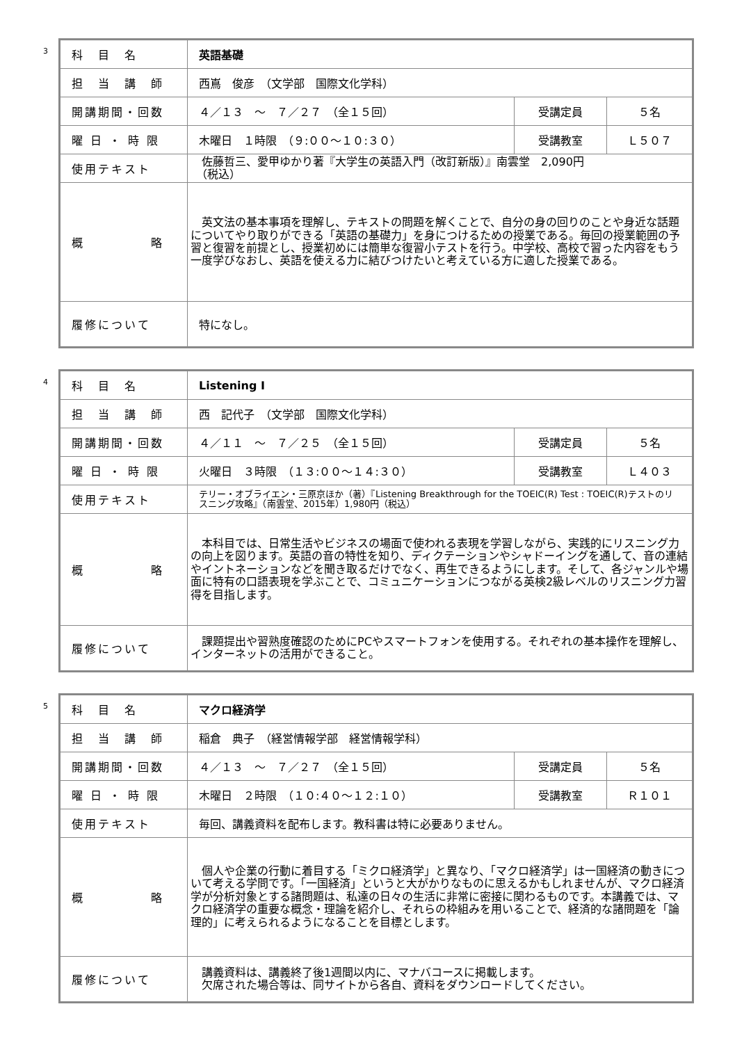3
| 科 目 名 | 英語基礎 | | |
| 担 当 講 師 | 西嶌 俊彦 （文学部 国際文化学科） | | |
| 開講期間・回数 | ４／１３ ～ ７／２７ （全１５回） | 受講定員 | ５名 |
| 曜 日 ・ 時 限 | 木曜日 １時限 （９:００～１０:３０） | 受講教室 | Ｌ５０７ |
| 使用テキスト | 佐藤哲三、愛甲ゆかり著『大学生の英語入門（改訂新版）』南雲堂 2,090円 （税込） | | |
| 概 略 | 英文法の基本事項を理解し、テキストの問題を解くことで、自分の身の回りのことや身近な話題についてやり取りができる「英語の基礎力」を身につけるための授業である。毎回の授業範囲の予習と復習を前提とし、授業初めには簡単な復習小テストを行う。中学校、高校で習った内容をもう一度学びなおし、英語を使える力に結びつけたいと考えている方に適した授業である。 | | |
| 履修について | 特になし。 | | |
4
| 科 目 名 | Listening I | | |
| 担 当 講 師 | 西 記代子 （文学部 国際文化学科） | | |
| 開講期間・回数 | ４／１１ ～ ７／２５ （全１５回） | 受講定員 | ５名 |
| 曜 日 ・ 時 限 | 火曜日 ３時限 （１３:００～１４:３０） | 受講教室 | Ｌ４０３ |
| 使用テキスト | テリー・オブライエン・三原京ほか（著）『Listening Breakthrough for the TOEIC(R) Test : TOEIC(R)テストのリスニング攻略』（南雲堂、2015年）1,980円（税込） | | |
| 概 略 | 本科目では、日常生活やビジネスの場面で使われる表現を学習しながら、実践的にリスニング力の向上を図ります。英語の音の特性を知り、ディクテーションやシャドーイングを通して、音の連結やイントネーションなどを聞き取るだけでなく、再生できるようにします。そして、各ジャンルや場面に特有の口語表現を学ぶことで、コミュニケーションにつながる英検2級レベルのリスニング力習得を目指します。 | | |
| 履修について | 課題提出や習熟度確認のためにPCやスマートフォンを使用する。それぞれの基本操作を理解し、インターネットの活用ができること。 | | |
5
| 科 目 名 | マクロ経済学 | | |
| 担 当 講 師 | 稲倉 典子 （経営情報学部 経営情報学科） | | |
| 開講期間・回数 | ４／１３ ～ ７／２７ （全１５回） | 受講定員 | ５名 |
| 曜 日 ・ 時 限 | 木曜日 ２時限 （１０:４０～１２:１０） | 受講教室 | Ｒ１０１ |
| 使用テキスト | 毎回、講義資料を配布します。教科書は特に必要ありません。 | | |
| 概 略 | 個人や企業の行動に着目する「ミクロ経済学」と異なり、「マクロ経済学」は一国経済の動きについて考える学問です。「一国経済」というと大がかりなものに思えるかもしれませんが、マクロ経済学が分析対象とする諸問題は、私達の日々の生活に非常に密接に関わるものです。本講義では、マクロ経済学の重要な概念・理論を紹介し、それらの枠組みを用いることで、経済的な諸問題を「論理的」に考えられるようになることを目標とします。 | | |
| 履修について | 講義資料は、講義終了後1週間以内に、マナバコースに掲載します。 欠席された場合等は、同サイトから各自、資料をダウンロードしてください。 | | |